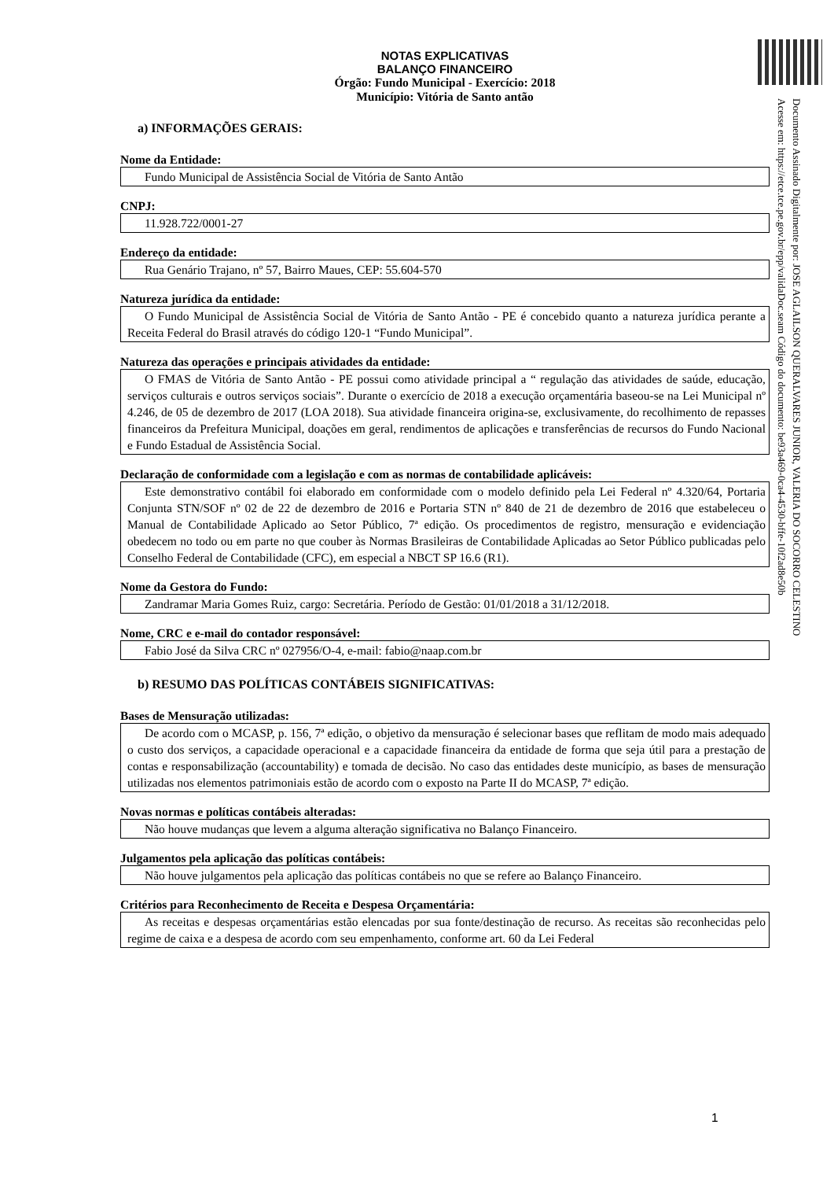NOTAS EXPLICATIVAS
BALANÇO FINANCEIRO
Órgão: Fundo Municipal - Exercício: 2018
Município: Vitória de Santo antão
a) INFORMAÇÕES GERAIS:
Nome da Entidade:
Fundo Municipal de Assistência Social de Vitória de Santo Antão
CNPJ:
11.928.722/0001-27
Endereço da entidade:
Rua Genário Trajano, nº 57, Bairro Maues, CEP: 55.604-570
Natureza jurídica da entidade:
O Fundo Municipal de Assistência Social de Vitória de Santo Antão - PE é concebido quanto a natureza jurídica perante a Receita Federal do Brasil através do código 120-1 “Fundo Municipal”.
Natureza das operações e principais atividades da entidade:
O FMAS de Vitória de Santo Antão - PE possui como atividade principal a “ regulação das atividades de saúde, educação, serviços culturais e outros serviços sociais”. Durante o exercício de 2018 a execução orçamentária baseou-se na Lei Municipal nº 4.246, de 05 de dezembro de 2017 (LOA 2018). Sua atividade financeira origina-se, exclusivamente, do recolhimento de repasses financeiros da Prefeitura Municipal, doações em geral, rendimentos de aplicações e transferências de recursos do Fundo Nacional e Fundo Estadual de Assistência Social.
Declaração de conformidade com a legislação e com as normas de contabilidade aplicáveis:
Este demonstrativo contábil foi elaborado em conformidade com o modelo definido pela Lei Federal nº 4.320/64, Portaria Conjunta STN/SOF nº 02 de 22 de dezembro de 2016 e Portaria STN nº 840 de 21 de dezembro de 2016 que estabeleceu o Manual de Contabilidade Aplicado ao Setor Público, 7ª edição. Os procedimentos de registro, mensuração e evidenciação obedecem no todo ou em parte no que couber às Normas Brasileiras de Contabilidade Aplicadas ao Setor Público publicadas pelo Conselho Federal de Contabilidade (CFC), em especial a NBCT SP 16.6 (R1).
Nome da Gestora do Fundo:
Zandramar Maria Gomes Ruiz, cargo: Secretária. Período de Gestão: 01/01/2018 a 31/12/2018.
Nome, CRC e e-mail do contador responsável:
Fabio José da Silva CRC nº 027956/O-4, e-mail: fabio@naap.com.br
b) RESUMO DAS POLÍTICAS CONTÁBEIS SIGNIFICATIVAS:
Bases de Mensuração utilizadas:
De acordo com o MCASP, p. 156, 7ª edição, o objetivo da mensuração é selecionar bases que reflitam de modo mais adequado o custo dos serviços, a capacidade operacional e a capacidade financeira da entidade de forma que seja útil para a prestação de contas e responsabilização (accountability) e tomada de decisão. No caso das entidades deste município, as bases de mensuração utilizadas nos elementos patrimoniais estão de acordo com o exposto na Parte II do MCASP, 7ª edição.
Novas normas e políticas contábeis alteradas:
Não houve mudanças que levem a alguma alteração significativa no Balanço Financeiro.
Julgamentos pela aplicação das políticas contábeis:
Não houve julgamentos pela aplicação das políticas contábeis no que se refere ao Balanço Financeiro.
Critérios para Reconhecimento de Receita e Despesa Orçamentária:
As receitas e despesas orçamentárias estão elencadas por sua fonte/destinação de recurso. As receitas são reconhecidas pelo regime de caixa e a despesa de acordo com seu empenhamento, conforme art. 60 da Lei Federal
Documento Assinado Digitalmente por: JOSE AGLAILSON QUERALVARES JUNIOR, VALERIA DO SOCORRO CELESTINO
Acesse em: https://etce.tce.pe.gov.br/epp/validaDoc.seam Código do documento: be93a469-0ca4-4530-bffe-10f2ad8e50b
1